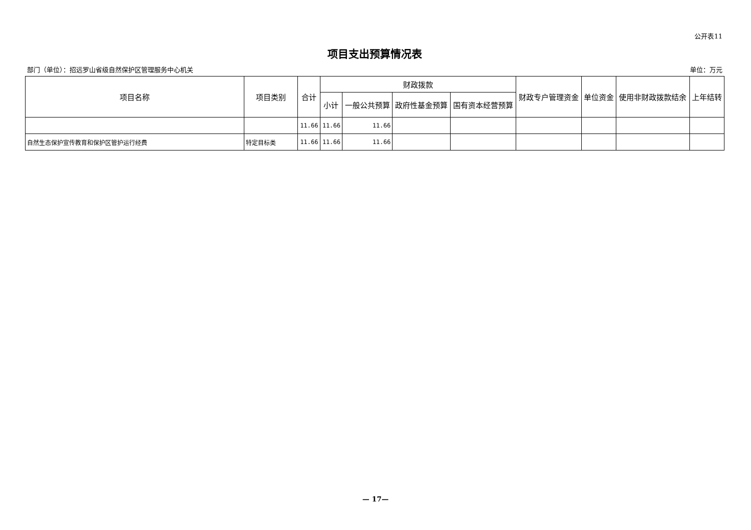公开表11
项目支出预算情况表
部门（单位）：招远罗山省级自然保护区管理服务中心机关 单位：万元
| 项目名称 | 项目类别 | 合计 | 财政拨款 | | | | 财政专户管理资金 | 单位资金 | 使用非财政拨款结余 | 上年结转 |
| --- | --- | --- | --- | --- | --- | --- | --- | --- | --- | --- |
| | | | 小计 | 一般公共预算 | 政府性基金预算 | 国有资本经营预算 | | | | |
| | | 11.66 | 11.66 | 11.66 | | | | | | |
| 自然生态保护宣传教育和保护区管护运行经费 | 特定目标类 | 11.66 | 11.66 | 11.66 | | | | | | |
— 17—